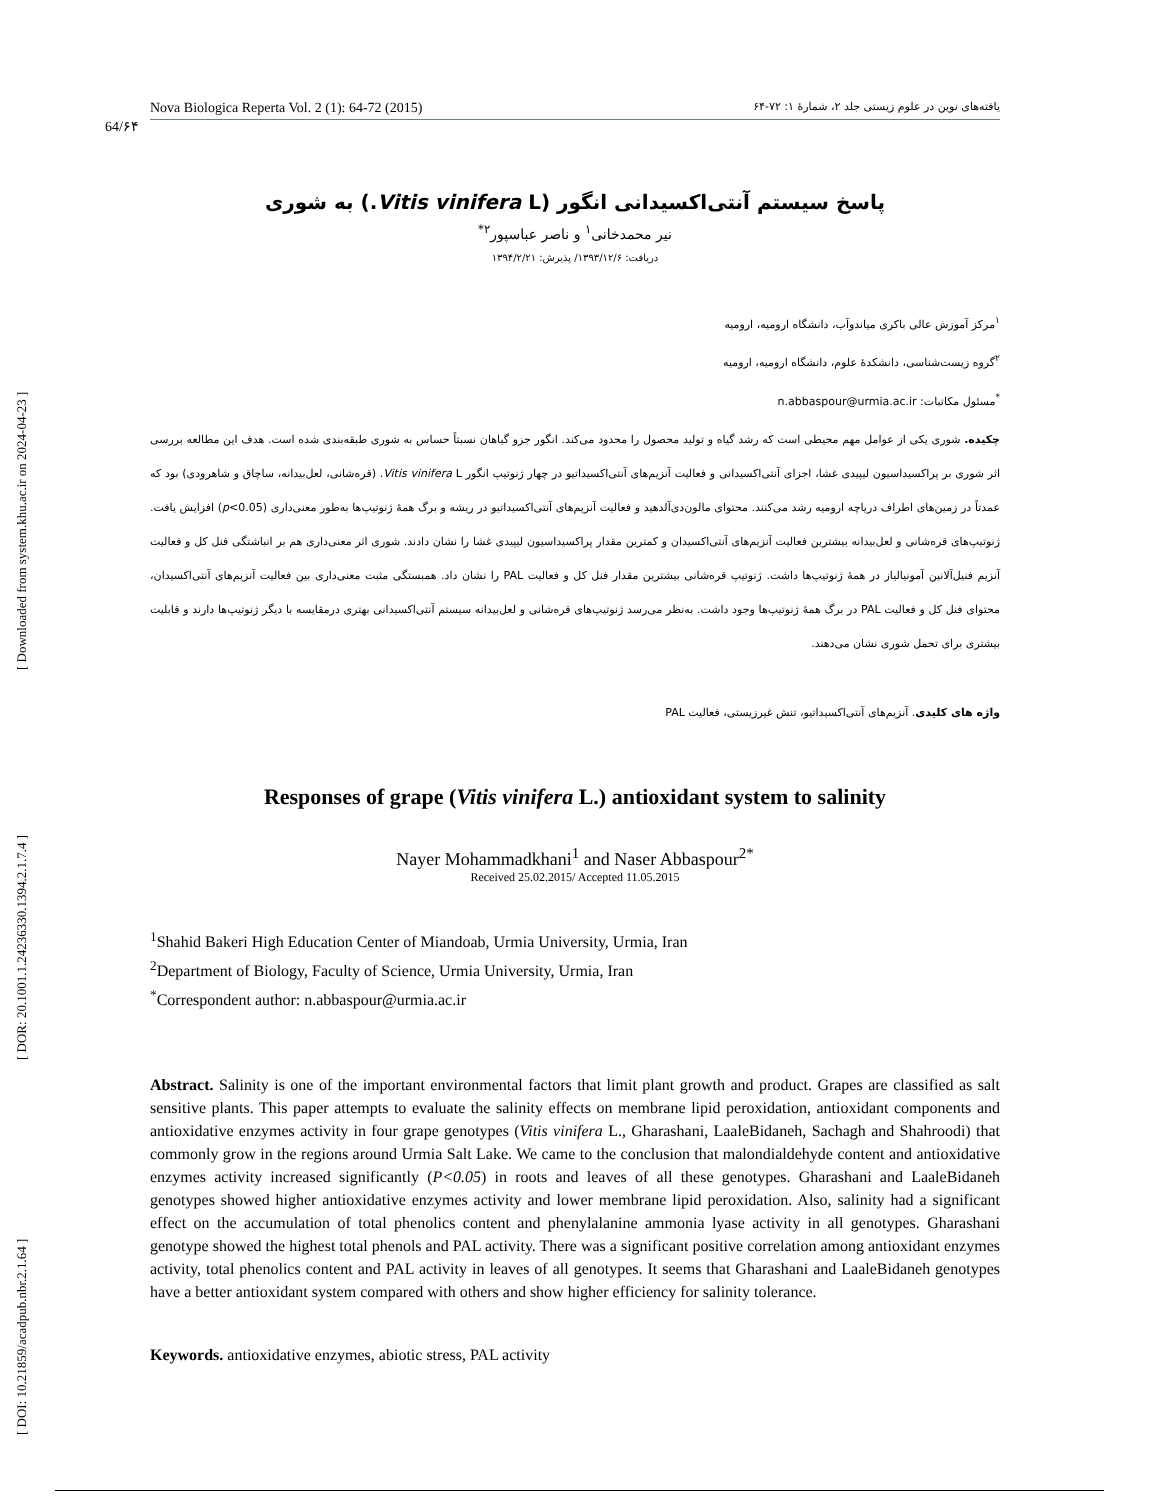[ Downloaded from system.khu.ac.ir on 2024-04-23 ]
[ DOR: 20.1001.1.24236330.1394.2.1.7.4 ]
[ DOI: 10.21859/acadpub.nbr.2.1.64 ]
64/۶۴
Nova Biologica Reperta Vol. 2 (1): 64-72 (2015) یافته‌های نوین در علوم زیستی جلد ۲، شمارهٔ ۱: ۷۲-۶۴
پاسخ سیستم آنتی‌اکسیدانی انگور (Vitis vinifera L.) به شوری
نیر محمدخانی<sup>۱</sup> و ناصر عباسپور<sup>۲*</sup>
دریافت: ۱۳۹۳/۱۲/۶/ پذیرش: ۱۳۹۴/۲/۲۱
<sup>۱</sup> مرکز آموزش عالی باکری میاندوآب، دانشگاه ارومیه، ارومیه
<sup>۲</sup> گروه زیست‌شناسی، دانشکدهٔ علوم، دانشگاه ارومیه، ارومیه
<sup>*</sup> مسئول مکاتبات: n.abbaspour@urmia.ac.ir
چکیده. شوری یکی از عوامل مهم محیطی است که رشد گیاه و تولید محصول را محدود می‌کند. انگور جزو گیاهان نسبتاً حساس به شوری طبقه‌بندی شده است. هدف این مطالعه بررسی اثر شوری بر پراکسیداسیون لیپیدی غشا، اجزای آنتی‌اکسیدانی و فعالیت آنزیم‌های آنتی‌اکسیداتیو در چهار ژنوتیپ انگور Vitis vinifera L. (قره‌شانی، لعل‌بیدانه، ساچاق و شاهرودی) بود که عمدتاً در زمین‌های اطراف دریاچه ارومیه رشد می‌کنند. محتوای مالون‌دی‌آلدهید و فعالیت آنزیم‌های آنتی‌اکسیداتیو در ریشه و برگ همهٔ ژنوتیپ‌ها به‌طور معنی‌داری (p<0.05) افزایش یافت. ژنوتیپ‌های قره‌شانی و لعل‌بیدانه بیشترین فعالیت آنزیم‌های آنتی‌اکسیدان و کمترین مقدار پراکسیداسیون لیپیدی غشا را نشان دادند. شوری اثر معنی‌داری هم بر انباشتگی فنل کل و فعالیت آنزیم فنیل‌آلانین آمونیالیاز در همهٔ ژنوتیپ‌ها داشت. ژنوتیپ قره‌شانی بیشترین مقدار فنل کل و فعالیت PAL را نشان داد. همبستگی مثبت معنی‌داری بین فعالیت آنزیم‌های آنتی‌اکسیدان، محتوای فنل کل و فعالیت PAL در برگ همهٔ ژنوتیپ‌ها وجود داشت. به‌نظر می‌رسد ژنوتیپ‌های قره‌شانی و لعل‌بیدانه سیستم آنتی‌اکسیدانی بهتری درمقایسه با دیگر ژنوتیپ‌ها دارند و قابلیت بیشتری برای تحمل شوری نشان می‌دهند.
واژه های کلیدی. آنزیم‌های آنتی‌اکسیداتیو، تنش غیرزیستی، فعالیت PAL
Responses of grape (Vitis vinifera L.) antioxidant system to salinity
Nayer Mohammadkhani<sup>1</sup> and Naser Abbaspour<sup>2*</sup>
Received 25.02.2015/ Accepted 11.05.2015
<sup>1</sup> Shahid Bakeri High Education Center of Miandoab, Urmia University, Urmia, Iran
<sup>2</sup> Department of Biology, Faculty of Science, Urmia University, Urmia, Iran
<sup>*</sup> Correspondent author: n.abbaspour@urmia.ac.ir
Abstract. Salinity is one of the important environmental factors that limit plant growth and product. Grapes are classified as salt sensitive plants. This paper attempts to evaluate the salinity effects on membrane lipid peroxidation, antioxidant components and antioxidative enzymes activity in four grape genotypes (Vitis vinifera L., Gharashani, LaaleBidaneh, Sachagh and Shahroodi) that commonly grow in the regions around Urmia Salt Lake. We came to the conclusion that malondialdehyde content and antioxidative enzymes activity increased significantly (P<0.05) in roots and leaves of all these genotypes. Gharashani and LaaleBidaneh genotypes showed higher antioxidative enzymes activity and lower membrane lipid peroxidation. Also, salinity had a significant effect on the accumulation of total phenolics content and phenylalanine ammonia lyase activity in all genotypes. Gharashani genotype showed the highest total phenols and PAL activity. There was a significant positive correlation among antioxidant enzymes activity, total phenolics content and PAL activity in leaves of all genotypes. It seems that Gharashani and LaaleBidaneh genotypes have a better antioxidant system compared with others and show higher efficiency for salinity tolerance.
Keywords. antioxidative enzymes, abiotic stress, PAL activity